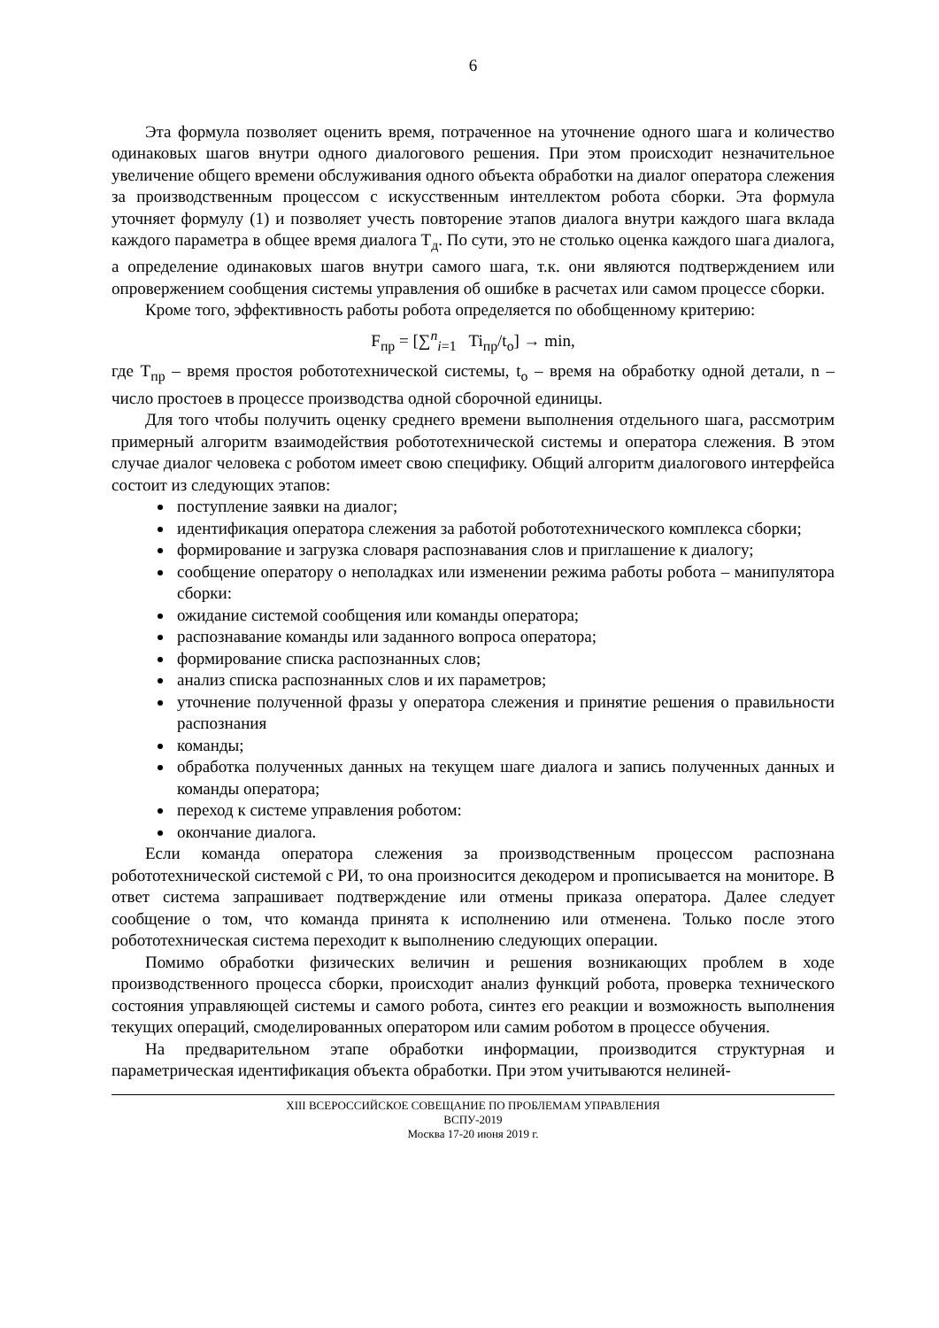6
Эта формула позволяет оценить время, потраченное на уточнение одного шага и количество одинаковых шагов внутри одного диалогового решения. При этом происходит незначительное увеличение общего времени обслуживания одного объекта обработки на диалог оператора слежения за производственным процессом с искусственным интеллектом робота сборки. Эта формула уточняет формулу (1) и позволяет учесть повторение этапов диалога внутри каждого шага вклада каждого параметра в общее время диалога Т<sub>д</sub>. По сути, это не столько оценка каждого шага диалога, а определение одинаковых шагов внутри самого шага, т.к. они являются подтверждением или опровержением сообщения системы управления об ошибке в расчетах или самом процессе сборки.
Кроме того, эффективность работы робота определяется по обобщенному критерию:
F<sub>пр</sub> = [∑<sup>n</sup><sub>i=1</sub> Ti<sub>пр</sub>/t<sub>o</sub>] → min,
где Т<sub>пр</sub> – время простоя робототехнической системы, t<sub>o</sub> – время на обработку одной детали, n – число простоев в процессе производства одной сборочной единицы.
Для того чтобы получить оценку среднего времени выполнения отдельного шага, рассмотрим примерный алгоритм взаимодействия робототехнической системы и оператора слежения. В этом случае диалог человека с роботом имеет свою специфику. Общий алгоритм диалогового интерфейса состоит из следующих этапов:
поступление заявки на диалог;
идентификация оператора слежения за работой робототехнического комплекса сборки;
формирование и загрузка словаря распознавания слов и приглашение к диалогу;
сообщение оператору о неполадках или изменении режима работы робота – манипулятора сборки:
ожидание системой сообщения или команды оператора;
распознавание команды или заданного вопроса оператора;
формирование списка распознанных слов;
анализ списка распознанных слов и их параметров;
уточнение полученной фразы у оператора слежения и принятие решения о правильности распознания
команды;
обработка полученных данных на текущем шаге диалога и запись полученных данных и команды оператора;
переход к системе управления роботом:
окончание диалога.
Если команда оператора слежения за производственным процессом распознана робототехнической системой с РИ, то она произносится декодером и прописывается на мониторе. В ответ система запрашивает подтверждение или отмены приказа оператора. Далее следует сообщение о том, что команда принята к исполнению или отменена. Только после этого робототехническая система переходит к выполнению следующих операции.
Помимо обработки физических величин и решения возникающих проблем в ходе производственного процесса сборки, происходит анализ функций робота, проверка технического состояния управляющей системы и самого робота, синтез его реакции и возможность выполнения текущих операций, смоделированных оператором или самим роботом в процессе обучения.
На предварительном этапе обработки информации, производится структурная и параметрическая идентификация объекта обработки. При этом учитываются нелиней-
XIII ВСЕРОССИЙСКОЕ СОВЕЩАНИЕ ПО ПРОБЛЕМАМ УПРАВЛЕНИЯ
ВСПУ-2019
Москва 17-20 июня 2019 г.